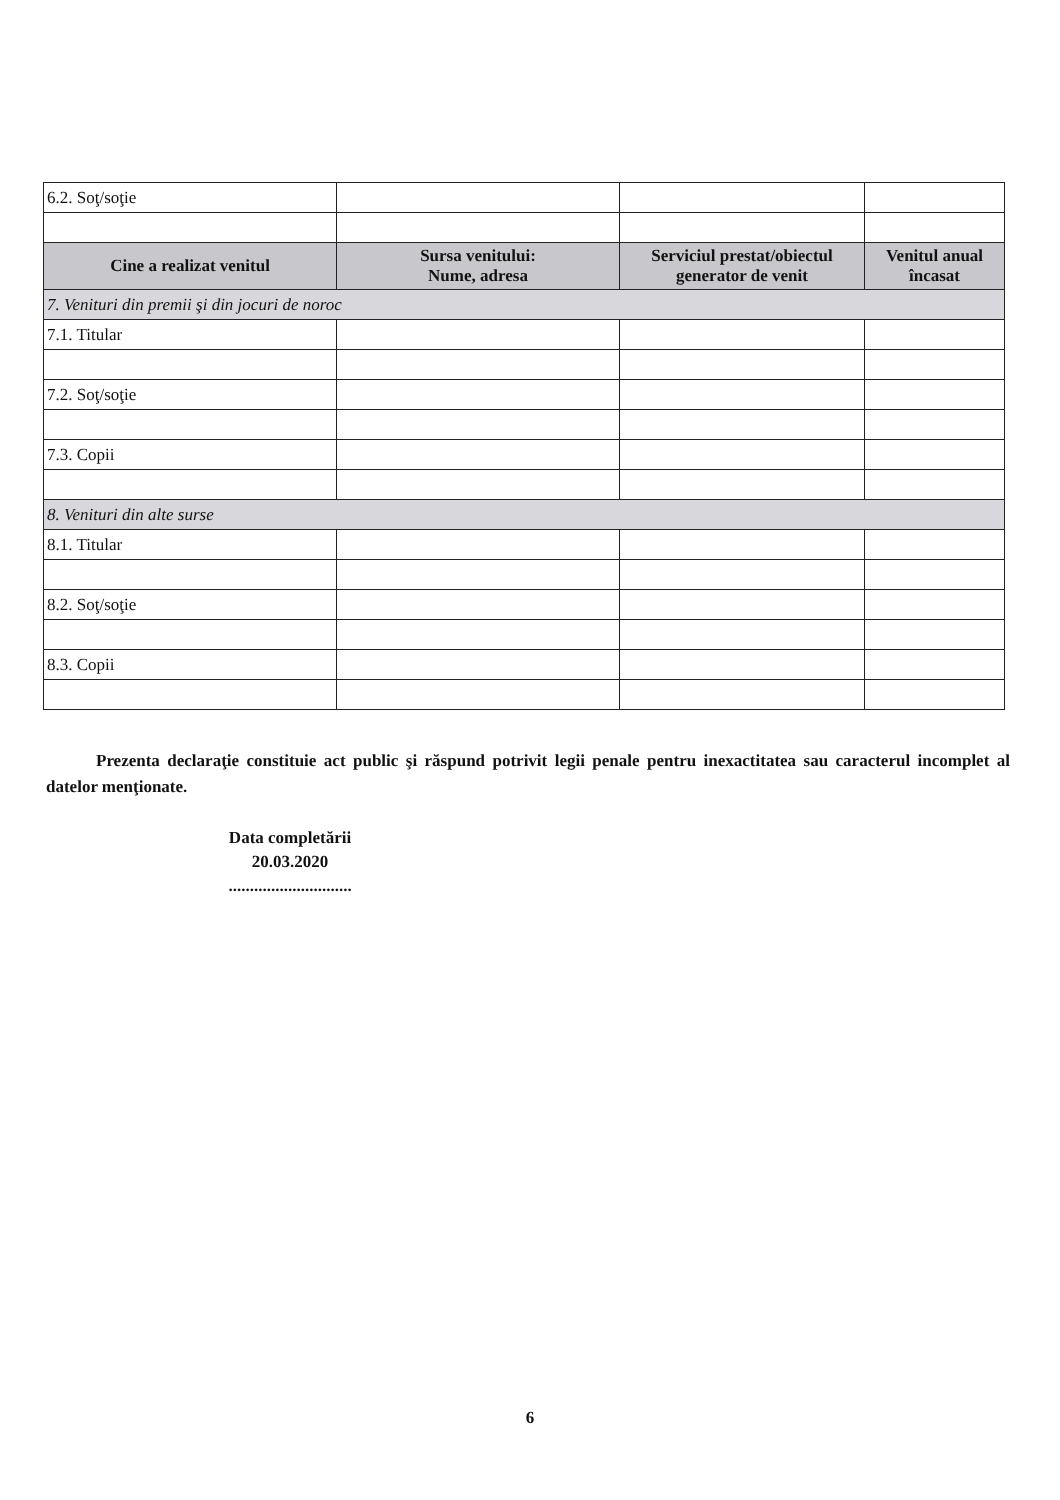| 6.2. Soţ/soţie | | | |
| Cine a realizat venitul | Sursa venitului: Nume, adresa | Serviciul prestat/obiectul generator de venit | Venitul anual încasat |
| 7. Venituri din premii şi din jocuri de noroc | | | |
| 7.1. Titular | | | |
| 7.2. Soţ/soţie | | | |
| 7.3. Copii | | | |
| 8. Venituri din alte surse | | | |
| 8.1. Titular | | | |
| 8.2. Soţ/soţie | | | |
| 8.3. Copii | | | |
Prezenta declaraţie constituie act public şi răspund potrivit legii penale pentru inexactitatea sau caracterul incomplet al datelor menţionate.
Data completării
20.03.2020
.............................
6